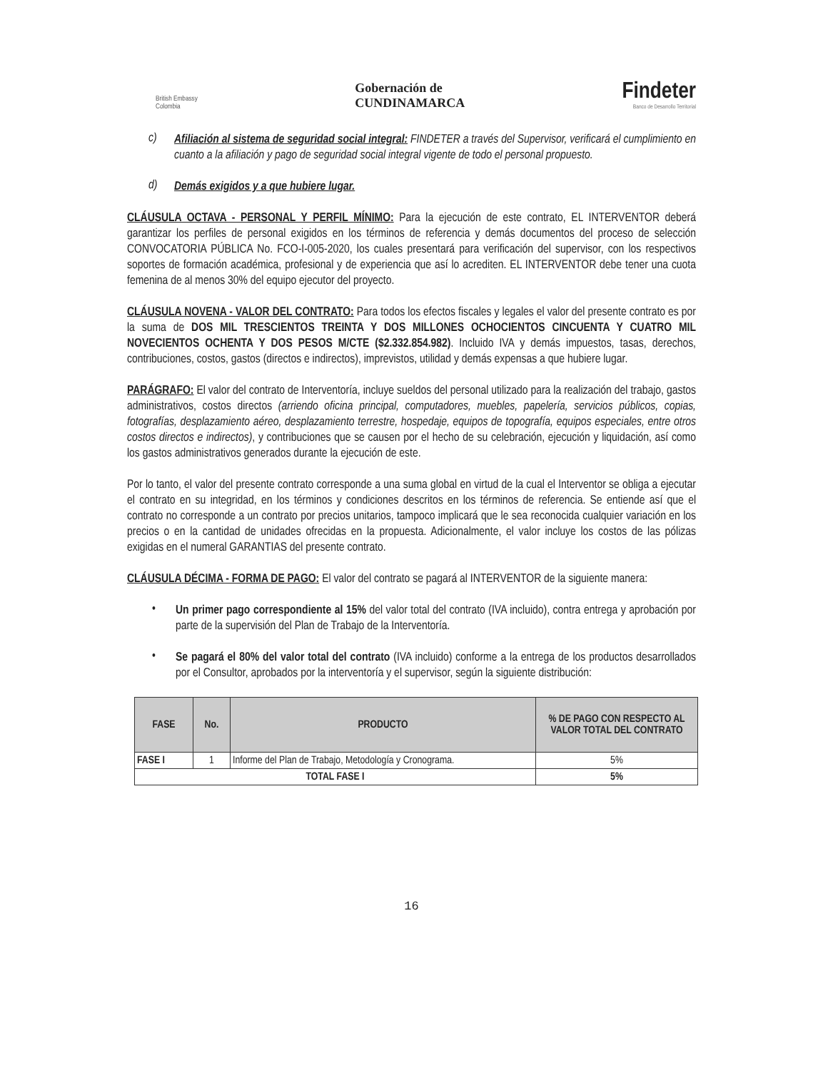British Embassy
Colombia
Gobernación de
CUNDINAMARCA
Findeter
Banco de Desarrollo Territorial
c)
Afiliación al sistema de seguridad social integral: FINDETER a través del Supervisor, verificará el cumplimiento en cuanto a la afiliación y pago de seguridad social integral vigente de todo el personal propuesto.
d)
Demás exigidos y a que hubiere lugar.
CLÁUSULA OCTAVA - PERSONAL Y PERFIL MÍNIMO: Para la ejecución de este contrato, EL INTERVENTOR deberá garantizar los perfiles de personal exigidos en los términos de referencia y demás documentos del proceso de selección CONVOCATORIA PÚBLICA No. FCO-I-005-2020, los cuales presentará para verificación del supervisor, con los respectivos soportes de formación académica, profesional y de experiencia que así lo acrediten. EL INTERVENTOR debe tener una cuota femenina de al menos 30% del equipo ejecutor del proyecto.
CLÁUSULA NOVENA - VALOR DEL CONTRATO: Para todos los efectos fiscales y legales el valor del presente contrato es por la suma de DOS MIL TRESCIENTOS TREINTA Y DOS MILLONES OCHOCIENTOS CINCUENTA Y CUATRO MIL NOVECIENTOS OCHENTA Y DOS PESOS M/CTE ($2.332.854.982). Incluido IVA y demás impuestos, tasas, derechos, contribuciones, costos, gastos (directos e indirectos), imprevistos, utilidad y demás expensas a que hubiere lugar.
PARÁGRAFO: El valor del contrato de Interventoría, incluye sueldos del personal utilizado para la realización del trabajo, gastos administrativos, costos directos (arriendo oficina principal, computadores, muebles, papelería, servicios públicos, copias, fotografías, desplazamiento aéreo, desplazamiento terrestre, hospedaje, equipos de topografía, equipos especiales, entre otros costos directos e indirectos), y contribuciones que se causen por el hecho de su celebración, ejecución y liquidación, así como los gastos administrativos generados durante la ejecución de este.
Por lo tanto, el valor del presente contrato corresponde a una suma global en virtud de la cual el Interventor se obliga a ejecutar el contrato en su integridad, en los términos y condiciones descritos en los términos de referencia. Se entiende así que el contrato no corresponde a un contrato por precios unitarios, tampoco implicará que le sea reconocida cualquier variación en los precios o en la cantidad de unidades ofrecidas en la propuesta. Adicionalmente, el valor incluye los costos de las pólizas exigidas en el numeral GARANTIAS del presente contrato.
CLÁUSULA DÉCIMA - FORMA DE PAGO: El valor del contrato se pagará al INTERVENTOR de la siguiente manera:
•
Un primer pago correspondiente al 15% del valor total del contrato (IVA incluido), contra entrega y aprobación por parte de la supervisión del Plan de Trabajo de la Interventoría.
•
Se pagará el 80% del valor total del contrato (IVA incluido) conforme a la entrega de los productos desarrollados por el Consultor, aprobados por la interventoría y el supervisor, según la siguiente distribución:
| FASE | No. | PRODUCTO | % DE PAGO CON RESPECTO AL VALOR TOTAL DEL CONTRATO |
| --- | --- | --- | --- |
| FASE I | 1 | Informe del Plan de Trabajo, Metodología y Cronograma. | 5% |
| TOTAL FASE I | | | 5% |
16